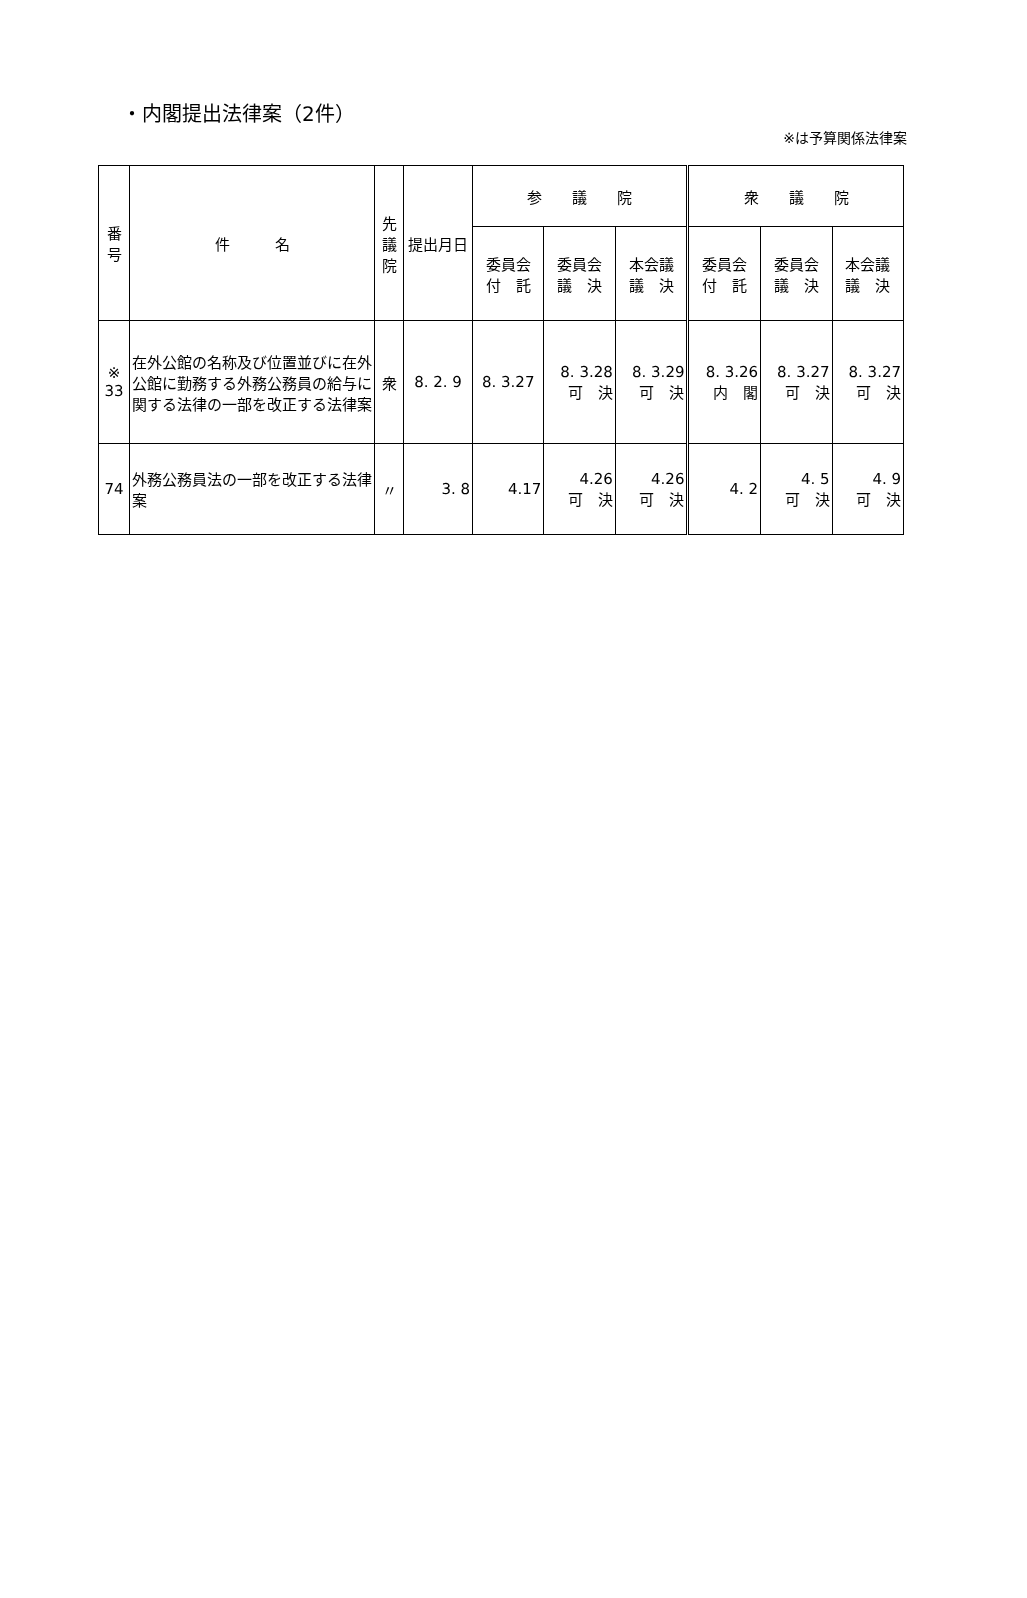・内閣提出法律案（2件）
※は予算関係法律案
| 番 号 | 件 名 | 先 議 院 | 提出月日 | 参 議 院 | | | 衆 議 院 | | |
| --- | --- | --- | --- | --- | --- | --- | --- | --- | --- |
| | | | | 委員会 付 託 | 委員会 議 決 | 本会議 議 決 | 委員会 付 託 | 委員会 議 決 | 本会議 議 決 |
| ※ 33 | 在外公館の名称及び位置並びに在外公館に勤務する外務公務員の給与に関する法律の一部を改正する法律案 | 衆 | 8. 2. 9 | 8. 3.27 | 8. 3.28 可 決 | 8. 3.29 可 決 | 8. 3.26 内 閣 | 8. 3.27 可 決 | 8. 3.27 可 決 |
| 74 | 外務公務員法の一部を改正する法律案 | 〃 | 3. 8 | 4.17 | 4.26 可 決 | 4.26 可 決 | 4. 2 | 4. 5 可 決 | 4. 9 可 決 |